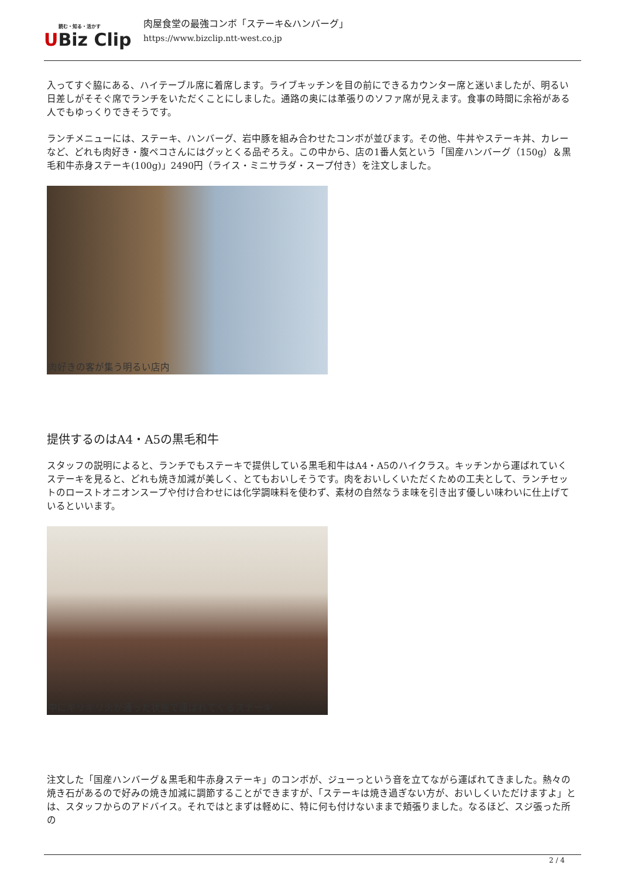読む・知る・活かす
UBiz Clip
肉屋食堂の最強コンボ「ステーキ&ハンバーグ」
https://www.bizclip.ntt-west.co.jp
入ってすぐ脇にある、ハイテーブル席に着席します。ライブキッチンを目の前にできるカウンター席と迷いましたが、明るい日差しがそそぐ席でランチをいただくことにしました。通路の奥には革張りのソファ席が見えます。食事の時間に余裕がある人でもゆっくりできそうです。
ランチメニューには、ステーキ、ハンバーグ、岩中豚を組み合わせたコンボが並びます。その他、牛丼やステーキ丼、カレーなど、どれも肉好き・腹ペコさんにはグッとくる品ぞろえ。この中から、店の1番人気という「国産ハンバーグ（150g）＆黒毛和牛赤身ステーキ(100g)」2490円（ライス・ミニサラダ・スープ付き）を注文しました。
肉好きの客が集う明るい店内
提供するのはA4・A5の黒毛和牛
スタッフの説明によると、ランチでもステーキで提供している黒毛和牛はA4・A5のハイクラス。キッチンから運ばれていくステーキを見ると、どれも焼き加減が美しく、とてもおいしそうです。肉をおいしくいただくための工夫として、ランチセットのローストオニオンスープや付け合わせには化学調味料を使わず、素材の自然なうま味を引き出す優しい味わいに仕上げているといいます。
中にギリギリ火が通った状態で運ばれてくるステーキ
注文した「国産ハンバーグ＆黒毛和牛赤身ステーキ」のコンボが、ジューっという音を立てながら運ばれてきました。熱々の焼き石があるので好みの焼き加減に調節することができますが、「ステーキは焼き過ぎない方が、おいしくいただけますよ」とは、スタッフからのアドバイス。それではとまずは軽めに、特に何も付けないままで頬張りました。なるほど、スジ張った所の
2 / 4